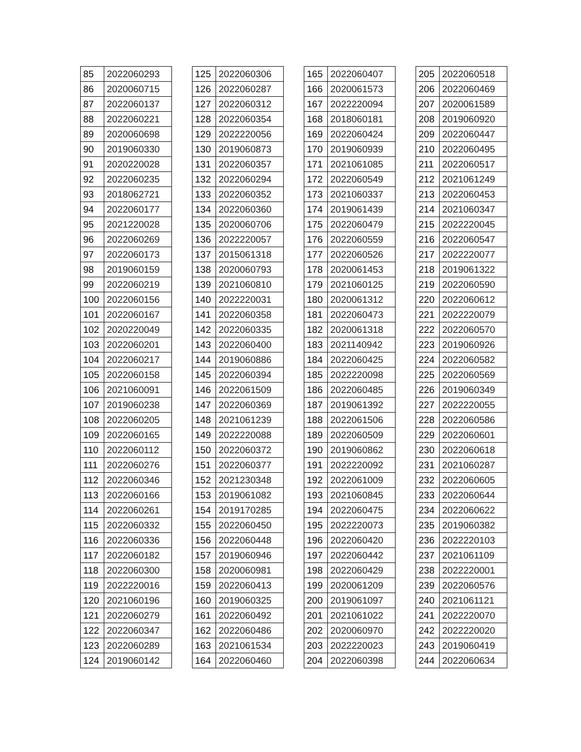| 85 | 2022060293 |
| 86 | 2020060715 |
| 87 | 2022060137 |
| 88 | 2022060221 |
| 89 | 2020060698 |
| 90 | 2019060330 |
| 91 | 2020220028 |
| 92 | 2022060235 |
| 93 | 2018062721 |
| 94 | 2022060177 |
| 95 | 2021220028 |
| 96 | 2022060269 |
| 97 | 2022060173 |
| 98 | 2019060159 |
| 99 | 2022060219 |
| 100 | 2022060156 |
| 101 | 2022060167 |
| 102 | 2020220049 |
| 103 | 2022060201 |
| 104 | 2022060217 |
| 105 | 2022060158 |
| 106 | 2021060091 |
| 107 | 2019060238 |
| 108 | 2022060205 |
| 109 | 2022060165 |
| 110 | 2022060112 |
| 111 | 2022060276 |
| 112 | 2022060346 |
| 113 | 2022060166 |
| 114 | 2022060261 |
| 115 | 2022060332 |
| 116 | 2022060336 |
| 117 | 2022060182 |
| 118 | 2022060300 |
| 119 | 2022220016 |
| 120 | 2021060196 |
| 121 | 2022060279 |
| 122 | 2022060347 |
| 123 | 2022060289 |
| 124 | 2019060142 |
| 125 | 2022060306 |
| 126 | 2022060287 |
| 127 | 2022060312 |
| 128 | 2022060354 |
| 129 | 2022220056 |
| 130 | 2019060873 |
| 131 | 2022060357 |
| 132 | 2022060294 |
| 133 | 2022060352 |
| 134 | 2022060360 |
| 135 | 2020060706 |
| 136 | 2022220057 |
| 137 | 2015061318 |
| 138 | 2020060793 |
| 139 | 2021060810 |
| 140 | 2022220031 |
| 141 | 2022060358 |
| 142 | 2022060335 |
| 143 | 2022060400 |
| 144 | 2019060886 |
| 145 | 2022060394 |
| 146 | 2022061509 |
| 147 | 2022060369 |
| 148 | 2021061239 |
| 149 | 2022220088 |
| 150 | 2022060372 |
| 151 | 2022060377 |
| 152 | 2021230348 |
| 153 | 2019061082 |
| 154 | 2019170285 |
| 155 | 2022060450 |
| 156 | 2022060448 |
| 157 | 2019060946 |
| 158 | 2020060981 |
| 159 | 2022060413 |
| 160 | 2019060325 |
| 161 | 2022060492 |
| 162 | 2022060486 |
| 163 | 2021061534 |
| 164 | 2022060460 |
| 165 | 2022060407 |
| 166 | 2020061573 |
| 167 | 2022220094 |
| 168 | 2018060181 |
| 169 | 2022060424 |
| 170 | 2019060939 |
| 171 | 2021061085 |
| 172 | 2022060549 |
| 173 | 2021060337 |
| 174 | 2019061439 |
| 175 | 2022060479 |
| 176 | 2022060559 |
| 177 | 2022060526 |
| 178 | 2020061453 |
| 179 | 2021060125 |
| 180 | 2020061312 |
| 181 | 2022060473 |
| 182 | 2020061318 |
| 183 | 2021140942 |
| 184 | 2022060425 |
| 185 | 2022220098 |
| 186 | 2022060485 |
| 187 | 2019061392 |
| 188 | 2022061506 |
| 189 | 2022060509 |
| 190 | 2019060862 |
| 191 | 2022220092 |
| 192 | 2022061009 |
| 193 | 2021060845 |
| 194 | 2022060475 |
| 195 | 2022220073 |
| 196 | 2022060420 |
| 197 | 2022060442 |
| 198 | 2022060429 |
| 199 | 2020061209 |
| 200 | 2019061097 |
| 201 | 2021061022 |
| 202 | 2020060970 |
| 203 | 2022220023 |
| 204 | 2022060398 |
| 205 | 2022060518 |
| 206 | 2022060469 |
| 207 | 2020061589 |
| 208 | 2019060920 |
| 209 | 2022060447 |
| 210 | 2022060495 |
| 211 | 2022060517 |
| 212 | 2021061249 |
| 213 | 2022060453 |
| 214 | 2021060347 |
| 215 | 2022220045 |
| 216 | 2022060547 |
| 217 | 2022220077 |
| 218 | 2019061322 |
| 219 | 2022060590 |
| 220 | 2022060612 |
| 221 | 2022220079 |
| 222 | 2022060570 |
| 223 | 2019060926 |
| 224 | 2022060582 |
| 225 | 2022060569 |
| 226 | 2019060349 |
| 227 | 2022220055 |
| 228 | 2022060586 |
| 229 | 2022060601 |
| 230 | 2022060618 |
| 231 | 2021060287 |
| 232 | 2022060605 |
| 233 | 2022060644 |
| 234 | 2022060622 |
| 235 | 2019060382 |
| 236 | 2022220103 |
| 237 | 2021061109 |
| 238 | 2022220001 |
| 239 | 2022060576 |
| 240 | 2021061121 |
| 241 | 2022220070 |
| 242 | 2022220020 |
| 243 | 2019060419 |
| 244 | 2022060634 |